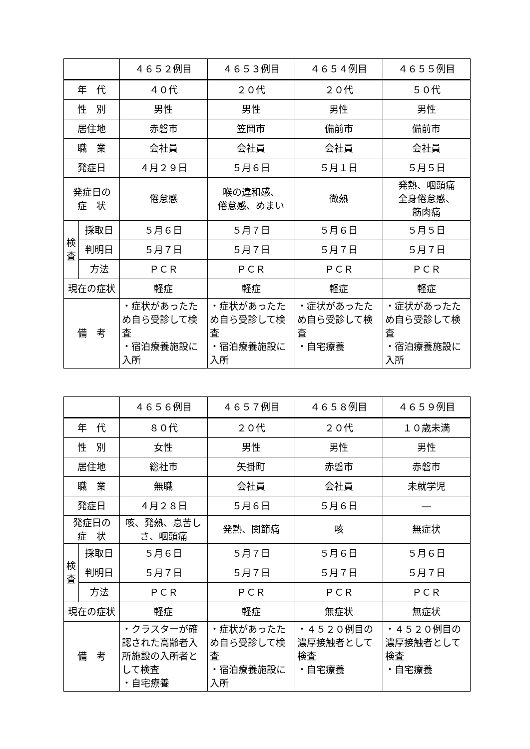| | | ４６５２例目 | ４６５３例目 | ４６５４例目 | ４６５５例目 |
| --- | --- | --- | --- | --- | --- |
| 年 代 | | ４０代 | ２０代 | ２０代 | ５０代 |
| 性 別 | | 男性 | 男性 | 男性 | 男性 |
| 居住地 | | 赤磐市 | 笠岡市 | 備前市 | 備前市 |
| 職 業 | | 会社員 | 会社員 | 会社員 | 会社員 |
| 発症日 | | ４月２９日 | ５月６日 | ５月１日 | ５月５日 |
| 発症日の 症 状 | | 倦怠感 | 喉の違和感、 倦怠感、めまい | 微熱 | 発熱、咽頭痛 全身倦怠感、 筋肉痛 |
| 検 査 | 採取日 | ５月６日 | ５月７日 | ５月６日 | ５月５日 |
| | 判明日 | ５月７日 | ５月７日 | ５月７日 | ５月７日 |
| | 方法 | ＰＣＲ | ＰＣＲ | ＰＣＲ | ＰＣＲ |
| 現在の症状 | | 軽症 | 軽症 | 軽症 | 軽症 |
| 備 考 | | ・症状があったため自ら受診して検査 ・宿泊療養施設に入所 | ・症状があったため自ら受診して検査 ・宿泊療養施設に入所 | ・症状があったため自ら受診して検査 ・自宅療養 | ・症状があったため自ら受診して検査 ・宿泊療養施設に入所 |
| | | ４６５６例目 | ４６５７例目 | ４６５８例目 | ４６５９例目 |
| --- | --- | --- | --- | --- | --- |
| 年 代 | | ８０代 | ２０代 | ２０代 | １０歳未満 |
| 性 別 | | 女性 | 男性 | 男性 | 男性 |
| 居住地 | | 総社市 | 矢掛町 | 赤磐市 | 赤磐市 |
| 職 業 | | 無職 | 会社員 | 会社員 | 未就学児 |
| 発症日 | | ４月２８日 | ５月６日 | ５月６日 | ― |
| 発症日の 症 状 | | 咳、発熱、息苦しさ、咽頭痛 | 発熱、関節痛 | 咳 | 無症状 |
| 検 査 | 採取日 | ５月６日 | ５月７日 | ５月６日 | ５月６日 |
| | 判明日 | ５月７日 | ５月７日 | ５月７日 | ５月７日 |
| | 方法 | ＰＣＲ | ＰＣＲ | ＰＣＲ | ＰＣＲ |
| 現在の症状 | | 軽症 | 軽症 | 無症状 | 無症状 |
| 備 考 | | ・クラスターが確認された高齢者入所施設の入所者として検査 ・自宅療養 | ・症状があったため自ら受診して検査 ・宿泊療養施設に入所 | ・４５２０例目の濃厚接触者として検査 ・自宅療養 | ・４５２０例目の濃厚接触者として検査 ・自宅療養 |